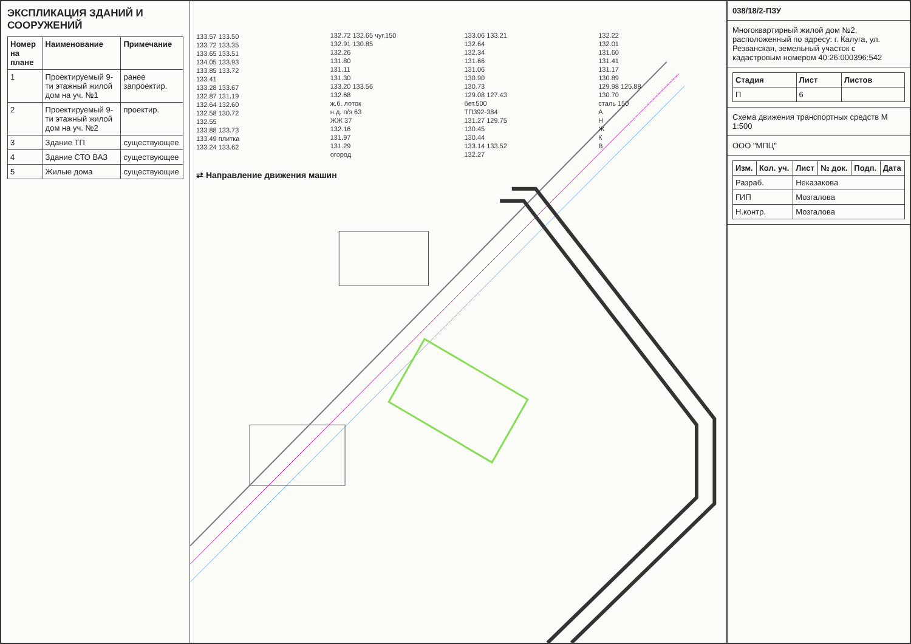ЭКСПЛИКАЦИЯ ЗДАНИЙ И СООРУЖЕНИЙ
| Номер на плане | Наименование | Примечание |
| --- | --- | --- |
| 1 | Проектируемый 9-ти этажный жилой дом на уч. №1 | ранее запроектир. |
| 2 | Проектируемый 9-ти этажный жилой дом на уч. №2 | проектир. |
| 3 | Здание ТП | существующее |
| 4 | Здание СТО ВАЗ | существующее |
| 5 | Жилые дома | существующие |
133.57 133.50
133.72 133.35
133.65 133.51
134.05 133.93
133.85 133.72
133.41
133.28 133.67
132.87 131.19
132.64 132.60
132.58 130.72
132.55
133.88 133.73
133.49 плитка
133.24 133.62
132.72 132.65 чуг.150
132.91 130.85
132.26
131.80
131.11
131.30
133.20 133.56
132.68
ж.б. лоток
н.д. п/э 63
ЖЖ 37
132.16
131.97
131.29
огород
133.06 133.21
132.64
132.34
131.66
131.06
130.90
130.73
129.08 127.43
бет.500
ТП392-384
131.27 129.75
130.45
130.44
133.14 133.52
132.27
132.22
132.01
131.60
131.41
131.17
130.89
129.98 125.88
130.70
сталь 150
АНЖКВ
⇄ Направление движения машин
038/18/2-ПЗУ
Многоквартирный жилой дом №2, расположенный по адресу: г. Калуга, ул. Резванская, земельный участок с кадастровым номером 40:26:000396:542
| Стадия | Лист | Листов |
| --- | --- | --- |
| П | 6 | |
Схема движения транспортных средств М 1:500
ООО "МПЦ"
| Изм. | Кол. уч. | Лист | № док. | Подп. | Дата |
| --- | --- | --- | --- | --- | --- |
| Разраб. | | Неказакова | | | |
| ГИП | | Мозгалова | | | |
| Н.контр. | | Мозгалова | | | |